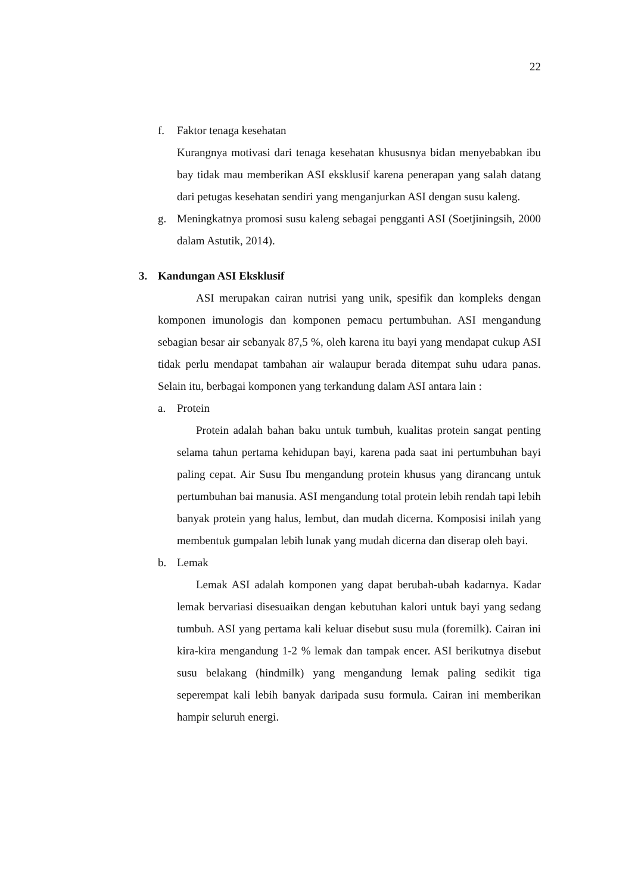22
f. Faktor tenaga kesehatan
Kurangnya motivasi dari tenaga kesehatan khususnya bidan menyebabkan ibu bay tidak mau memberikan ASI eksklusif karena penerapan yang salah datang dari petugas kesehatan sendiri yang menganjurkan ASI dengan susu kaleng.
g. Meningkatnya promosi susu kaleng sebagai pengganti ASI (Soetjiningsih, 2000 dalam Astutik, 2014).
3. Kandungan ASI Eksklusif
ASI merupakan cairan nutrisi yang unik, spesifik dan kompleks dengan komponen imunologis dan komponen pemacu pertumbuhan. ASI mengandung sebagian besar air sebanyak 87,5 %, oleh karena itu bayi yang mendapat cukup ASI tidak perlu mendapat tambahan air walaupur berada ditempat suhu udara panas. Selain itu, berbagai komponen yang terkandung dalam ASI antara lain :
a. Protein
Protein adalah bahan baku untuk tumbuh, kualitas protein sangat penting selama tahun pertama kehidupan bayi, karena pada saat ini pertumbuhan bayi paling cepat. Air Susu Ibu mengandung protein khusus yang dirancang untuk pertumbuhan bai manusia. ASI mengandung total protein lebih rendah tapi lebih banyak protein yang halus, lembut, dan mudah dicerna. Komposisi inilah yang membentuk gumpalan lebih lunak yang mudah dicerna dan diserap oleh bayi.
b. Lemak
Lemak ASI adalah komponen yang dapat berubah-ubah kadarnya. Kadar lemak bervariasi disesuaikan dengan kebutuhan kalori untuk bayi yang sedang tumbuh. ASI yang pertama kali keluar disebut susu mula (foremilk). Cairan ini kira-kira mengandung 1-2 % lemak dan tampak encer. ASI berikutnya disebut susu belakang (hindmilk) yang mengandung lemak paling sedikit tiga seperempat kali lebih banyak daripada susu formula. Cairan ini memberikan hampir seluruh energi.